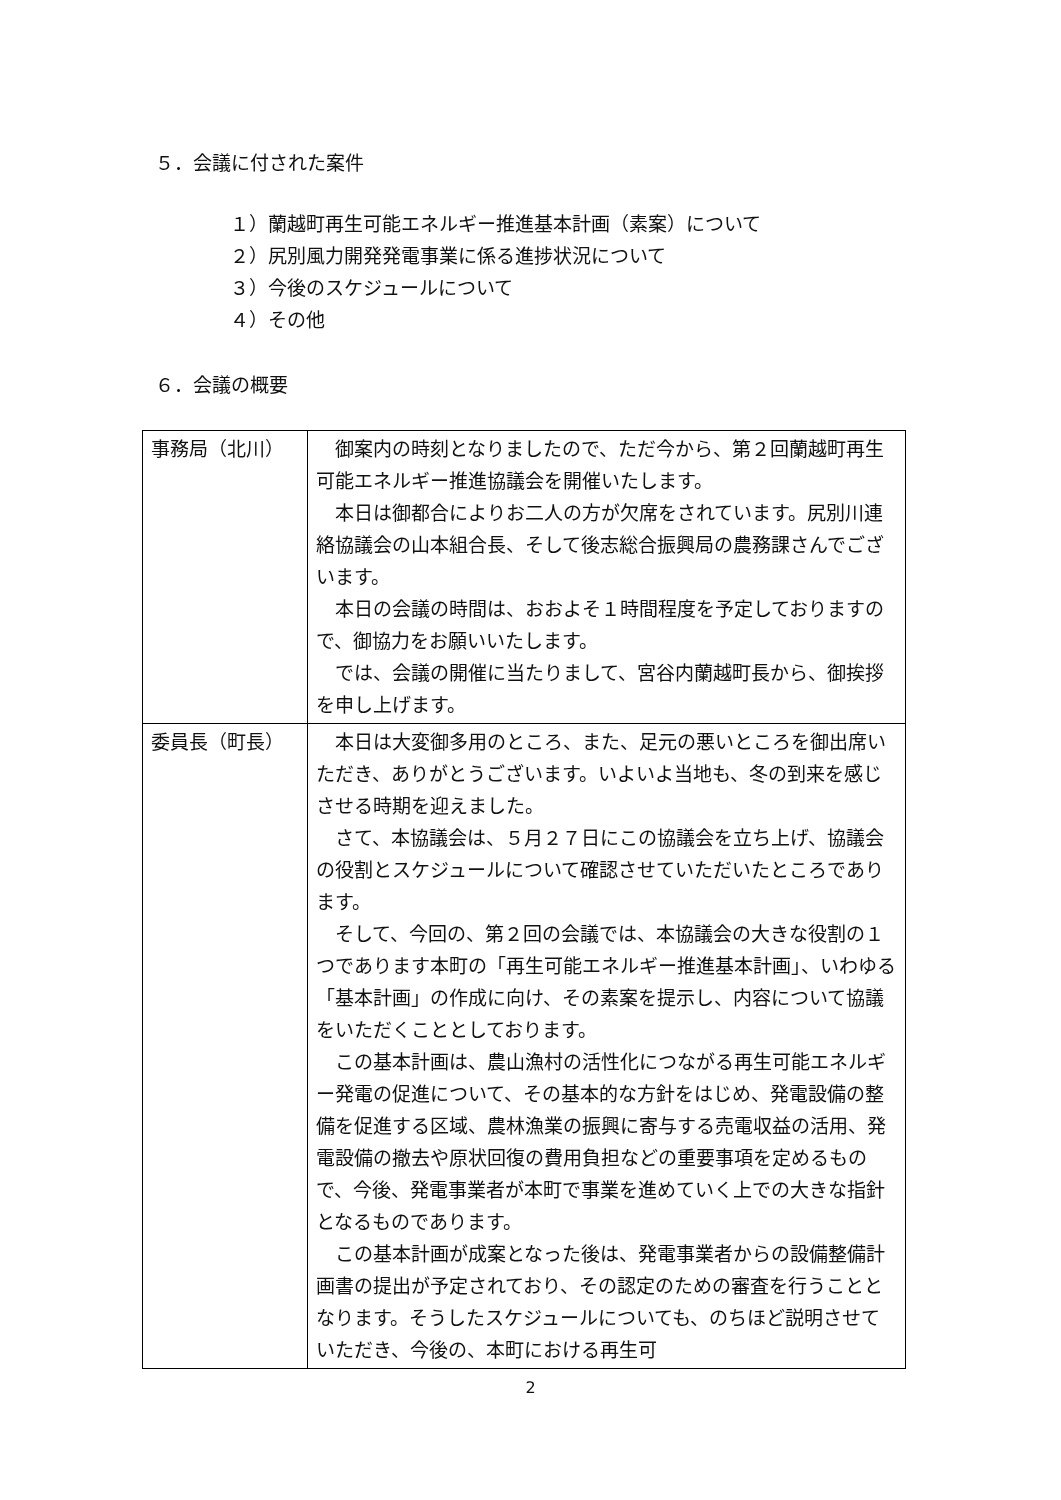５．会議に付された案件
１）蘭越町再生可能エネルギー推進基本計画（素案）について
２）尻別風力開発発電事業に係る進捗状況について
３）今後のスケジュールについて
４）その他
６．会議の概要
| 事務局（北川） | 御案内の時刻となりましたので、ただ今から、第２回蘭越町再生可能エネルギー推進協議会を開催いたします。 本日は御都合によりお二人の方が欠席をされています。尻別川連絡協議会の山本組合長、そして後志総合振興局の農務課さんでございます。 本日の会議の時間は、おおよそ１時間程度を予定しておりますので、御協力をお願いいたします。 では、会議の開催に当たりまして、宮谷内蘭越町長から、御挨拶を申し上げます。 |
| 委員長（町長） | 本日は大変御多用のところ、また、足元の悪いところを御出席いただき、ありがとうございます。いよいよ当地も、冬の到来を感じさせる時期を迎えました。 さて、本協議会は、５月２７日にこの協議会を立ち上げ、協議会の役割とスケジュールについて確認させていただいたところであります。 そして、今回の、第２回の会議では、本協議会の大きな役割の１つであります本町の「再生可能エネルギー推進基本計画」、いわゆる「基本計画」の作成に向け、その素案を提示し、内容について協議をいただくこととしております。 この基本計画は、農山漁村の活性化につながる再生可能エネルギー発電の促進について、その基本的な方針をはじめ、発電設備の整備を促進する区域、農林漁業の振興に寄与する売電収益の活用、発電設備の撤去や原状回復の費用負担などの重要事項を定めるもので、今後、発電事業者が本町で事業を進めていく上での大きな指針となるものであります。 この基本計画が成案となった後は、発電事業者からの設備整備計画書の提出が予定されており、その認定のための審査を行うこととなります。そうしたスケジュールについても、のちほど説明させていただき、今後の、本町における再生可 |
2